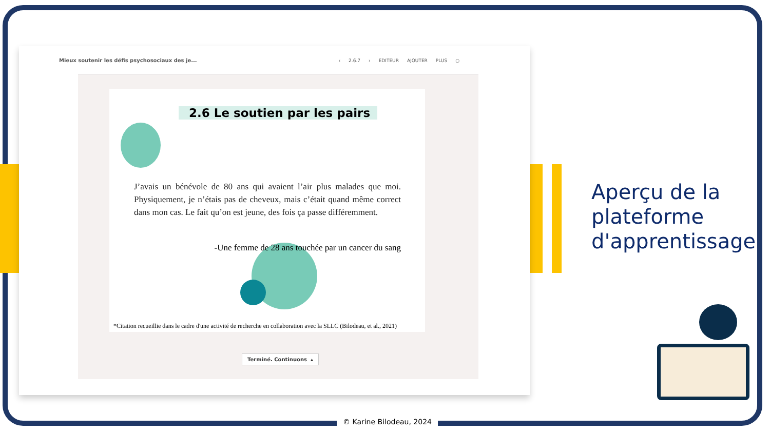Mieux soutenir les défis psychosociaux des je...
‹ 2.6.7 › EDITEUR AJOUTER PLUS ○
2.6 Le soutien par les pairs
J’avais un bénévole de 80 ans qui avaient l’air plus malades que moi. Physiquement, je n’étais pas de cheveux, mais c’était quand même correct dans mon cas. Le fait qu’on est jeune, des fois ça passe différemment.
-Une femme de 28 ans touchée par un cancer du sang
*Citation recueillie dans le cadre d'une activité de recherche en collaboration avec la SLLC (Bilodeau, et al., 2021)
Terminé. Continuons ▴
Aperçu de la
plateforme
d'apprentissage
© Karine Bilodeau, 2024